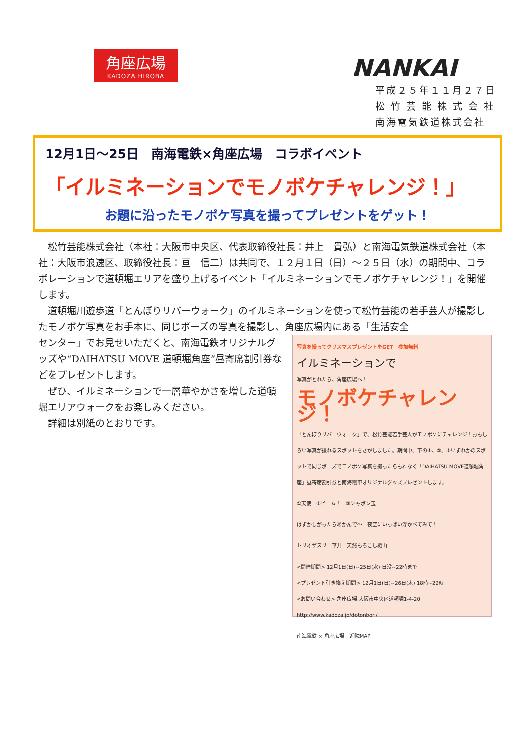角座広場
KADOZA HIROBA
NANKAI
平成２５年１１月２７日
松 竹 芸 能 株 式 会 社
南海電気鉄道株式会社
12月1日～25日　南海電鉄×角座広場　コラボイベント
「イルミネーションでモノボケチャレンジ！」
お題に沿ったモノボケ写真を撮ってプレゼントをゲット！
　松竹芸能株式会社（本社：大阪市中央区、代表取締役社長：井上　貴弘）と南海電気鉄道株式会社（本社：大阪市浪速区、取締役社長：亘　信二）は共同で、１２月１日（日）～２５日（水）の期間中、コラボレーションで道頓堀エリアを盛り上げるイベント「イルミネーションでモノボケチャレンジ！」を開催します。
　道頓堀川遊歩道「とんぼりリバーウォーク」のイルミネーションを使って松竹芸能の若手芸人が撮影したモノボケ写真をお手本に、同じポーズの写真を撮影し、角座広場内にある「生活安全
センター」でお見せいただくと、南海電鉄オリジナルグッズや“DAIHATSU MOVE 道頓堀角座”昼寄席割引券などをプレゼントします。
　ぜひ、イルミネーションで一層華やかさを増した道頓堀エリアウォークをお楽しみください。
　詳細は別紙のとおりです。
写真を撮ってクリスマスプレゼントをGET　参加無料
イルミネーションで
写真がとれたら、角座広場へ！
モノボケチャレンジ！
「とんぼりリバーウォーク」で、松竹芸能若手芸人がモノボケにチャレンジ！おもしろい写真が撮れるスポットをさがしました。期間中、下の①、②、③いずれかのスポットで同じポーズでモノボケ写真を撮ったらもれなく「DAIHATSU MOVE道頓堀角座」昼寄席割引券と南海電車オリジナルグッズプレゼントします。
①天使　②ビーム！　③シャボン玉
はずかしがったらあかんで～　夜空にいっぱい浮かべてみて！
トリオザスリー華井　天然もろこし樋山
<開催期間> 12月1日(日)~25日(水) 日没~22時まで
<プレゼント引き換え期間> 12月1日(日)~26日(木) 18時~22時
<お問い合わせ> 角座広場 大阪市中央区道頓堀1-4-20
http://www.kadoza.jp/dotonbori/
南海電鉄 × 角座広場　近隣MAP